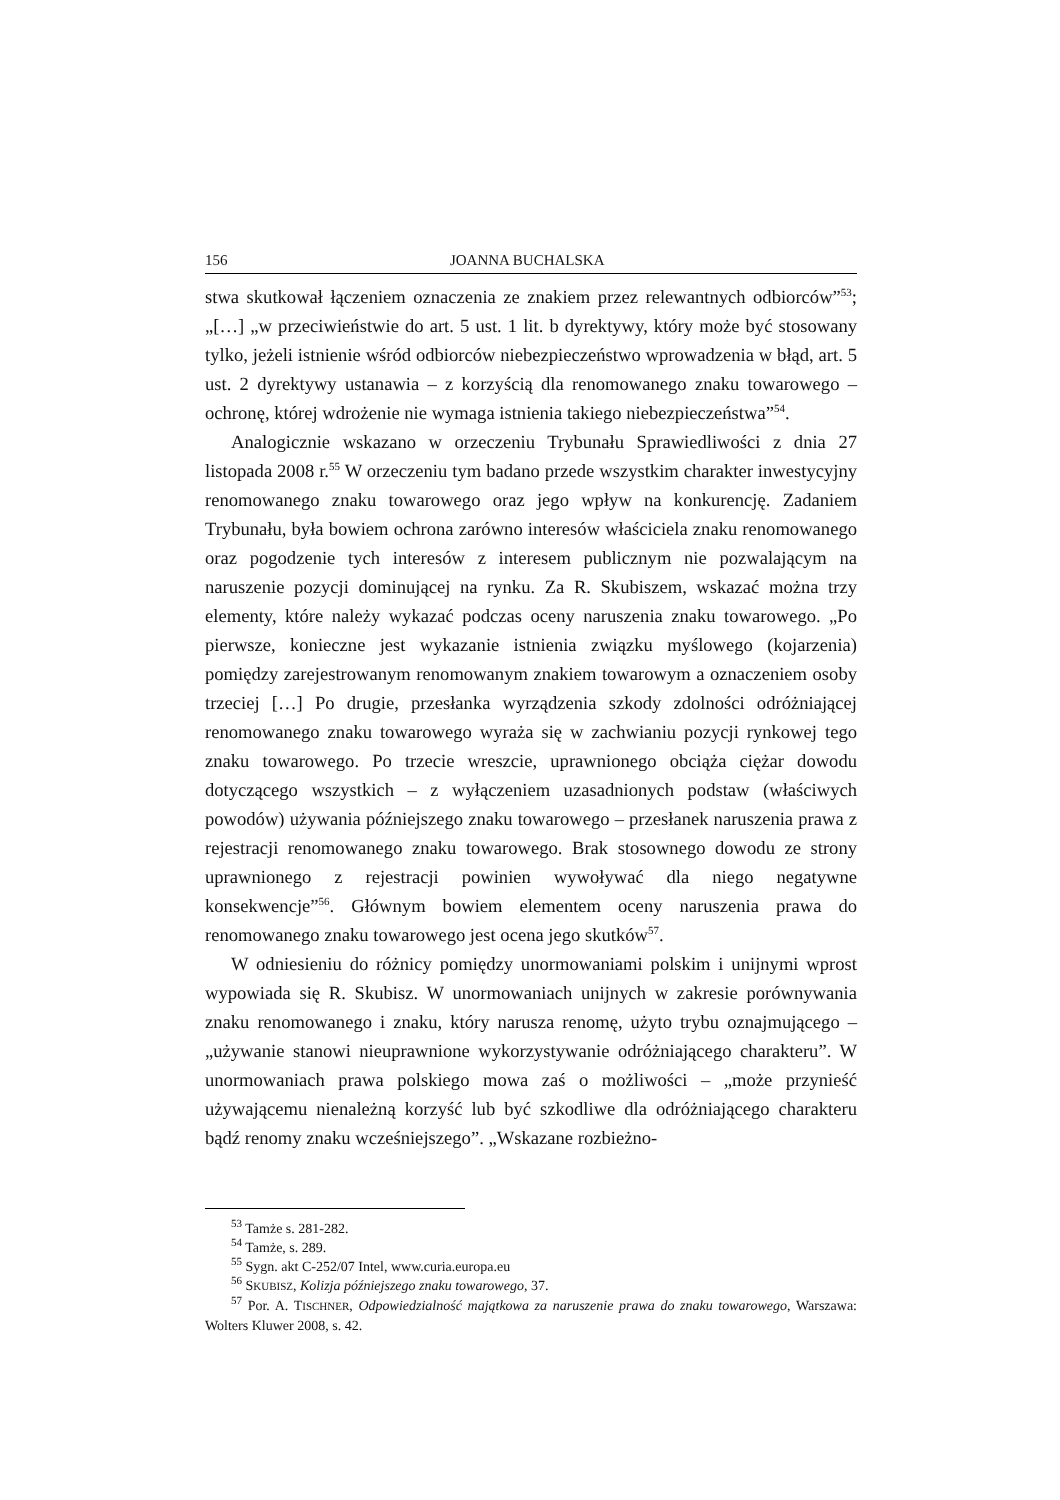156 JOANNA BUCHALSKA
stwa skutkował łączeniem oznaczenia ze znakiem przez relewantnych odbiorców”<sup>53</sup>; „[…] „w przeciwieństwie do art. 5 ust. 1 lit. b dyrektywy, który może być stosowany tylko, jeżeli istnienie wśród odbiorców niebezpieczeństwo wprowadzenia w błąd, art. 5 ust. 2 dyrektywy ustanawia – z korzyścią dla renomowanego znaku towarowego – ochronę, której wdrożenie nie wymaga istnienia takiego niebezpieczeństwa”<sup>54</sup>.
Analogicznie wskazano w orzeczeniu Trybunału Sprawiedliwości z dnia 27 listopada 2008 r.<sup>55</sup> W orzeczeniu tym badano przede wszystkim charakter inwestycyjny renomowanego znaku towarowego oraz jego wpływ na konkurencję. Zadaniem Trybunału, była bowiem ochrona zarówno interesów właściciela znaku renomowanego oraz pogodzenie tych interesów z interesem publicznym nie pozwalającym na naruszenie pozycji dominującej na rynku. Za R. Skubiszem, wskazać można trzy elementy, które należy wykazać podczas oceny naruszenia znaku towarowego. „Po pierwsze, konieczne jest wykazanie istnienia związku myślowego (kojarzenia) pomiędzy zarejestrowanym renomowanym znakiem towarowym a oznaczeniem osoby trzeciej […] Po drugie, przesłanka wyrządzenia szkody zdolności odróżniającej renomowanego znaku towarowego wyraża się w zachwianiu pozycji rynkowej tego znaku towarowego. Po trzecie wreszcie, uprawnionego obciąża ciężar dowodu dotyczącego wszystkich – z wyłączeniem uzasadnionych podstaw (właściwych powodów) używania późniejszego znaku towarowego – przesłanek naruszenia prawa z rejestracji renomowanego znaku towarowego. Brak stosownego dowodu ze strony uprawnionego z rejestracji powinien wywoływać dla niego negatywne konsekwencje”<sup>56</sup>. Głównym bowiem elementem oceny naruszenia prawa do renomowanego znaku towarowego jest ocena jego skutków<sup>57</sup>.
W odniesieniu do różnicy pomiędzy unormowaniami polskim i unijnymi wprost wypowiada się R. Skubisz. W unormowaniach unijnych w zakresie porównywania znaku renomowanego i znaku, który narusza renomę, użyto trybu oznajmującego – „używanie stanowi nieuprawnione wykorzystywanie odróżniającego charakteru”. W unormowaniach prawa polskiego mowa zaś o możliwości – „może przynieść używającemu nienależną korzyść lub być szkodliwe dla odróżniającego charakteru bądź renomy znaku wcześniejszego”. „Wskazane rozbieżno-
<sup>53</sup> Tamże s. 281-282.
<sup>54</sup> Tamże, s. 289.
<sup>55</sup> Sygn. akt C-252/07 Intel, www.curia.europa.eu
<sup>56</sup> SKUBISZ, Kolizja późniejszego znaku towarowego, 37.
<sup>57</sup> Por. A. TISCHNER, Odpowiedzialność majątkowa za naruszenie prawa do znaku towarowego, Warszawa: Wolters Kluwer 2008, s. 42.